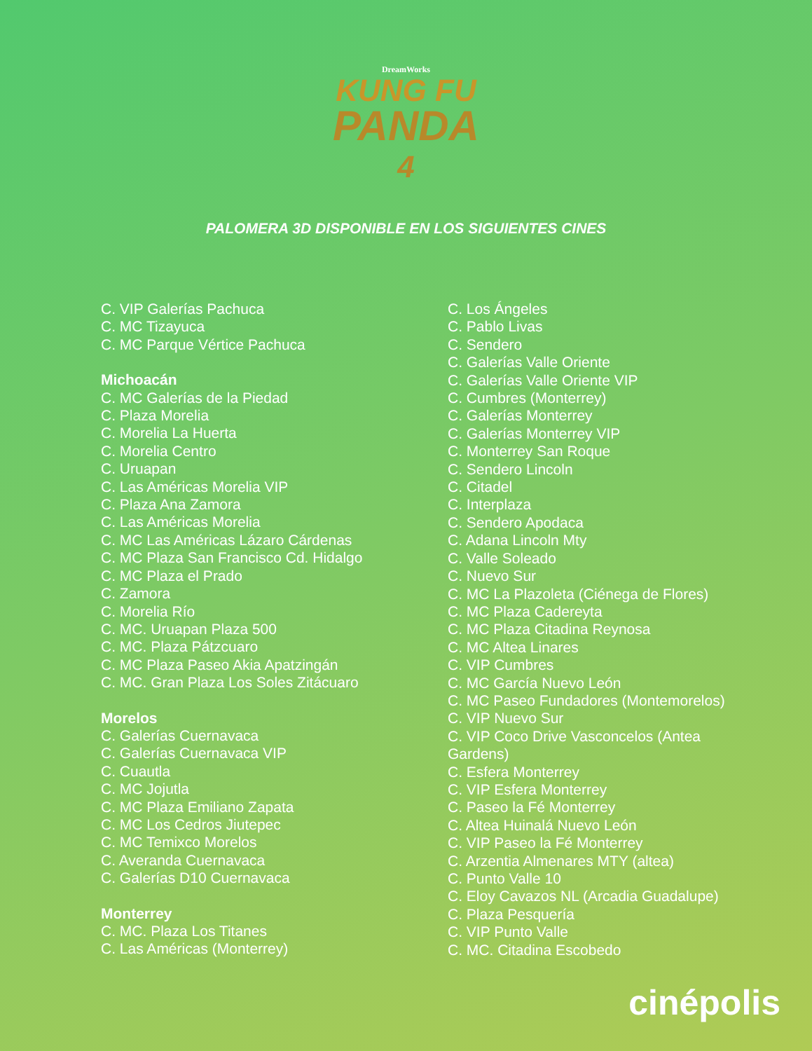DreamWorks
KUNG FU
PANDA
4
PALOMERA 3D DISPONIBLE EN LOS SIGUIENTES CINES
C. VIP Galerías Pachuca
C. MC Tizayuca
C. MC Parque Vértice Pachuca
Michoacán
C. MC Galerías de la Piedad
C. Plaza Morelia
C. Morelia La Huerta
C. Morelia Centro
C. Uruapan
C. Las Américas Morelia VIP
C. Plaza Ana Zamora
C. Las Américas Morelia
C. MC Las Américas Lázaro Cárdenas
C. MC Plaza San Francisco Cd. Hidalgo
C. MC Plaza el Prado
C. Zamora
C. Morelia Río
C. MC. Uruapan Plaza 500
C. MC. Plaza Pátzcuaro
C. MC Plaza Paseo Akia Apatzingán
C. MC. Gran Plaza Los Soles Zitácuaro
Morelos
C. Galerías Cuernavaca
C. Galerías Cuernavaca VIP
C. Cuautla
C. MC Jojutla
C. MC Plaza Emiliano Zapata
C. MC Los Cedros Jiutepec
C. MC Temixco Morelos
C. Averanda Cuernavaca
C. Galerías D10 Cuernavaca
Monterrey
C. MC. Plaza Los Titanes
C. Las Américas (Monterrey)
C. Los Ángeles
C. Pablo Livas
C. Sendero
C. Galerías Valle Oriente
C. Galerías Valle Oriente VIP
C. Cumbres (Monterrey)
C. Galerías Monterrey
C. Galerías Monterrey VIP
C. Monterrey San Roque
C. Sendero Lincoln
C. Citadel
C. Interplaza
C. Sendero Apodaca
C. Adana Lincoln Mty
C. Valle Soleado
C. Nuevo Sur
C. MC La Plazoleta (Ciénega de Flores)
C. MC Plaza Cadereyta
C. MC Plaza Citadina Reynosa
C. MC Altea Linares
C. VIP Cumbres
C. MC García Nuevo León
C. MC Paseo Fundadores (Montemorelos)
C. VIP Nuevo Sur
C. VIP Coco Drive Vasconcelos (Antea Gardens)
C. Esfera Monterrey
C. VIP Esfera Monterrey
C. Paseo la Fé Monterrey
C. Altea Huinalá Nuevo León
C. VIP Paseo la Fé Monterrey
C. Arzentia Almenares MTY (altea)
C. Punto Valle 10
C. Eloy Cavazos NL (Arcadia Guadalupe)
C. Plaza Pesquería
C. VIP Punto Valle
C. MC. Citadina Escobedo
cinépolis